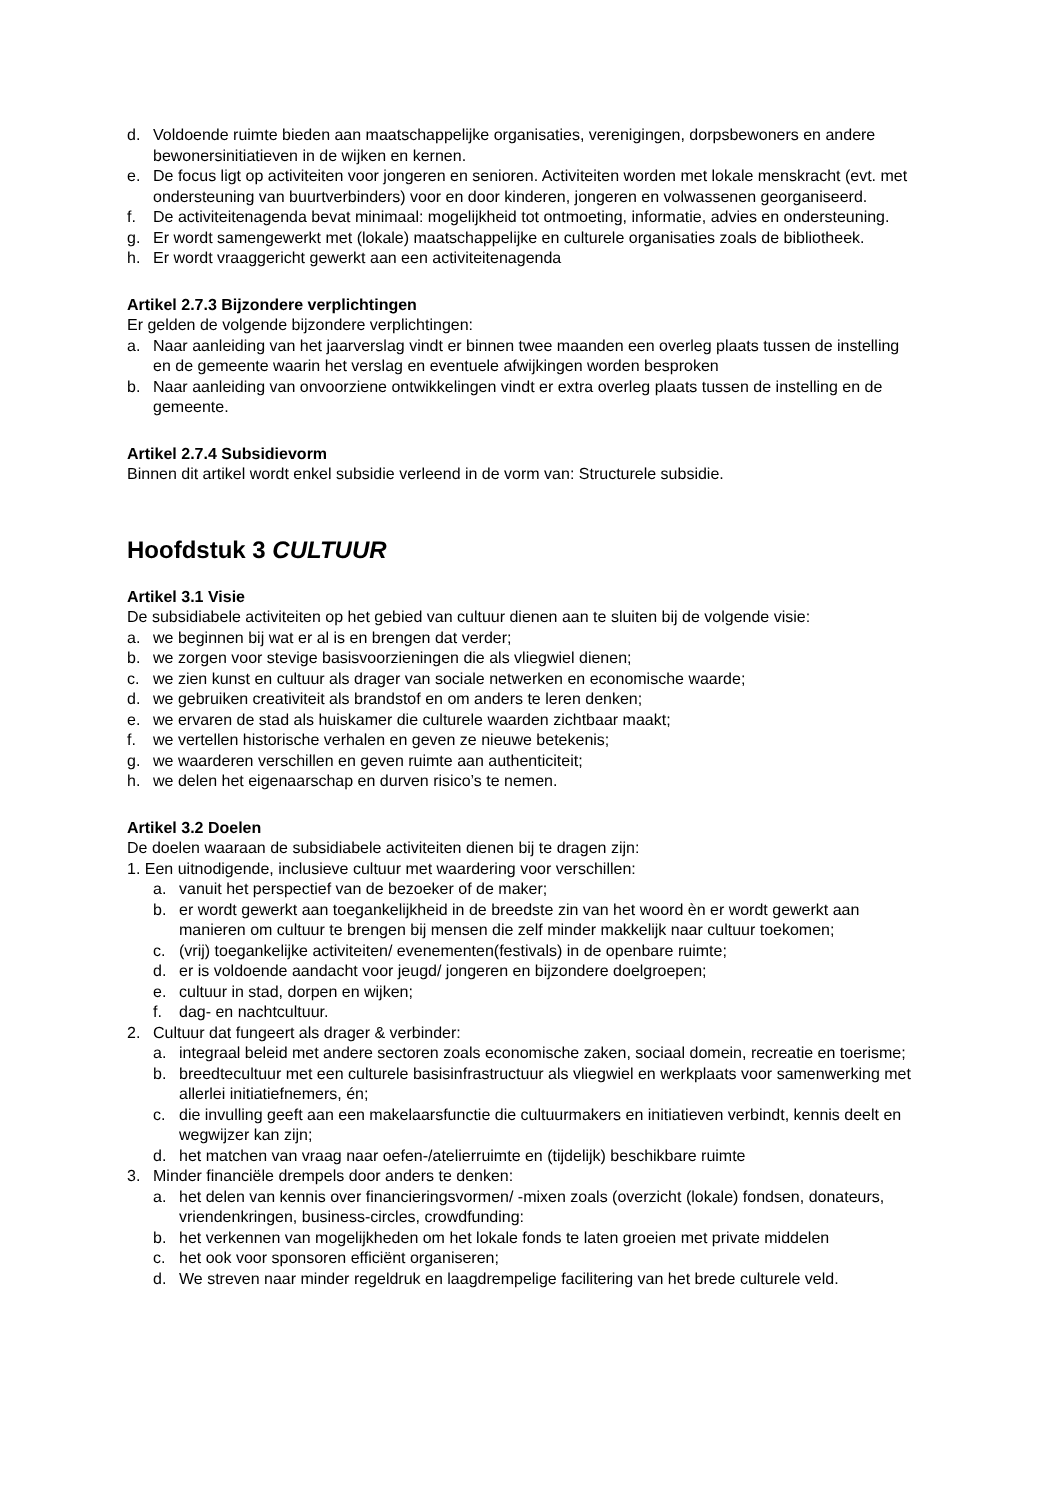d. Voldoende ruimte bieden aan maatschappelijke organisaties, verenigingen, dorpsbewoners en andere bewonersinitiatieven in de wijken en kernen.
e. De focus ligt op activiteiten voor jongeren en senioren. Activiteiten worden met lokale menskracht (evt. met ondersteuning van buurtverbinders) voor en door kinderen, jongeren en volwassenen georganiseerd.
f. De activiteitenagenda bevat minimaal: mogelijkheid tot ontmoeting, informatie, advies en ondersteuning.
g. Er wordt samengewerkt met (lokale) maatschappelijke en culturele organisaties zoals de bibliotheek.
h. Er wordt vraaggericht gewerkt aan een activiteitenagenda
Artikel 2.7.3 Bijzondere verplichtingen
Er gelden de volgende bijzondere verplichtingen:
a. Naar aanleiding van het jaarverslag vindt er binnen twee maanden een overleg plaats tussen de instelling en de gemeente waarin het verslag en eventuele afwijkingen worden besproken
b. Naar aanleiding van onvoorziene ontwikkelingen vindt er extra overleg plaats tussen de instelling en de gemeente.
Artikel 2.7.4 Subsidievorm
Binnen dit artikel wordt enkel subsidie verleend in de vorm van: Structurele subsidie.
Hoofdstuk 3 CULTUUR
Artikel 3.1 Visie
De subsidiabele activiteiten op het gebied van cultuur dienen aan te sluiten bij de volgende visie:
a. we beginnen bij wat er al is en brengen dat verder;
b. we zorgen voor stevige basisvoorzieningen die als vliegwiel dienen;
c. we zien kunst en cultuur als drager van sociale netwerken en economische waarde;
d. we gebruiken creativiteit als brandstof en om anders te leren denken;
e. we ervaren de stad als huiskamer die culturele waarden zichtbaar maakt;
f. we vertellen historische verhalen en geven ze nieuwe betekenis;
g. we waarderen verschillen en geven ruimte aan authenticiteit;
h. we delen het eigenaarschap en durven risico’s te nemen.
Artikel 3.2 Doelen
De doelen waaraan de subsidiabele activiteiten dienen bij te dragen zijn:
1. Een uitnodigende, inclusieve cultuur met waardering voor verschillen:
a. vanuit het perspectief van de bezoeker of de maker;
b. er wordt gewerkt aan toegankelijkheid in de breedste zin van het woord èn er wordt gewerkt aan manieren om cultuur te brengen bij mensen die zelf minder makkelijk naar cultuur toekomen;
c. (vrij) toegankelijke activiteiten/ evenementen(festivals) in de openbare ruimte;
d. er is voldoende aandacht voor jeugd/ jongeren en bijzondere doelgroepen;
e. cultuur in stad, dorpen en wijken;
f. dag- en nachtcultuur.
2. Cultuur dat fungeert als drager & verbinder:
a. integraal beleid met andere sectoren zoals economische zaken, sociaal domein, recreatie en toerisme;
b. breedtecultuur met een culturele basisinfrastructuur als vliegwiel en werkplaats voor samenwerking met allerlei initiatiefnemers, én;
c. die invulling geeft aan een makelaarsfunctie die cultuurmakers en initiatieven verbindt, kennis deelt en wegwijzer kan zijn;
d. het matchen van vraag naar oefen-/atelierruimte en (tijdelijk) beschikbare ruimte
3. Minder financiële drempels door anders te denken:
a. het delen van kennis over financieringsvormen/ -mixen zoals (overzicht (lokale) fondsen, donateurs, vriendenkringen, business-circles, crowdfunding:
b. het verkennen van mogelijkheden om het lokale fonds te laten groeien met private middelen
c. het ook voor sponsoren efficiënt organiseren;
d. We streven naar minder regeldruk en laagdrempelige facilitering van het brede culturele veld.